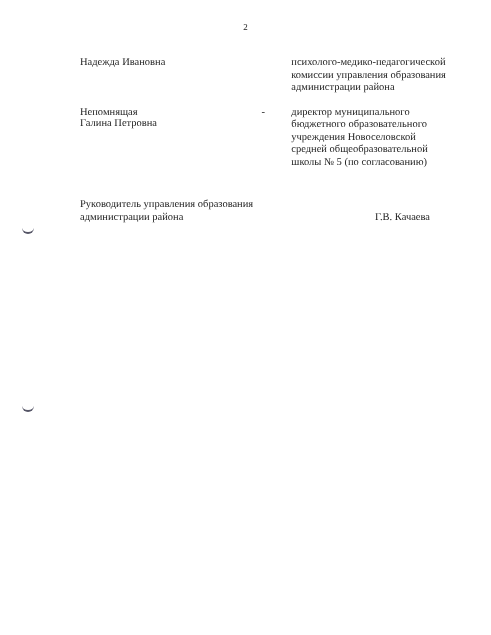2
Надежда Ивановна
психолого-медико-педагогической комиссии управления образования администрации района
Непомнящая
Галина Петровна
-
директор муниципального бюджетного образовательного учреждения Новоселовской средней общеобразовательной школы № 5 (по согласованию)
Руководитель управления образования
администрации района
Г.В. Качаева